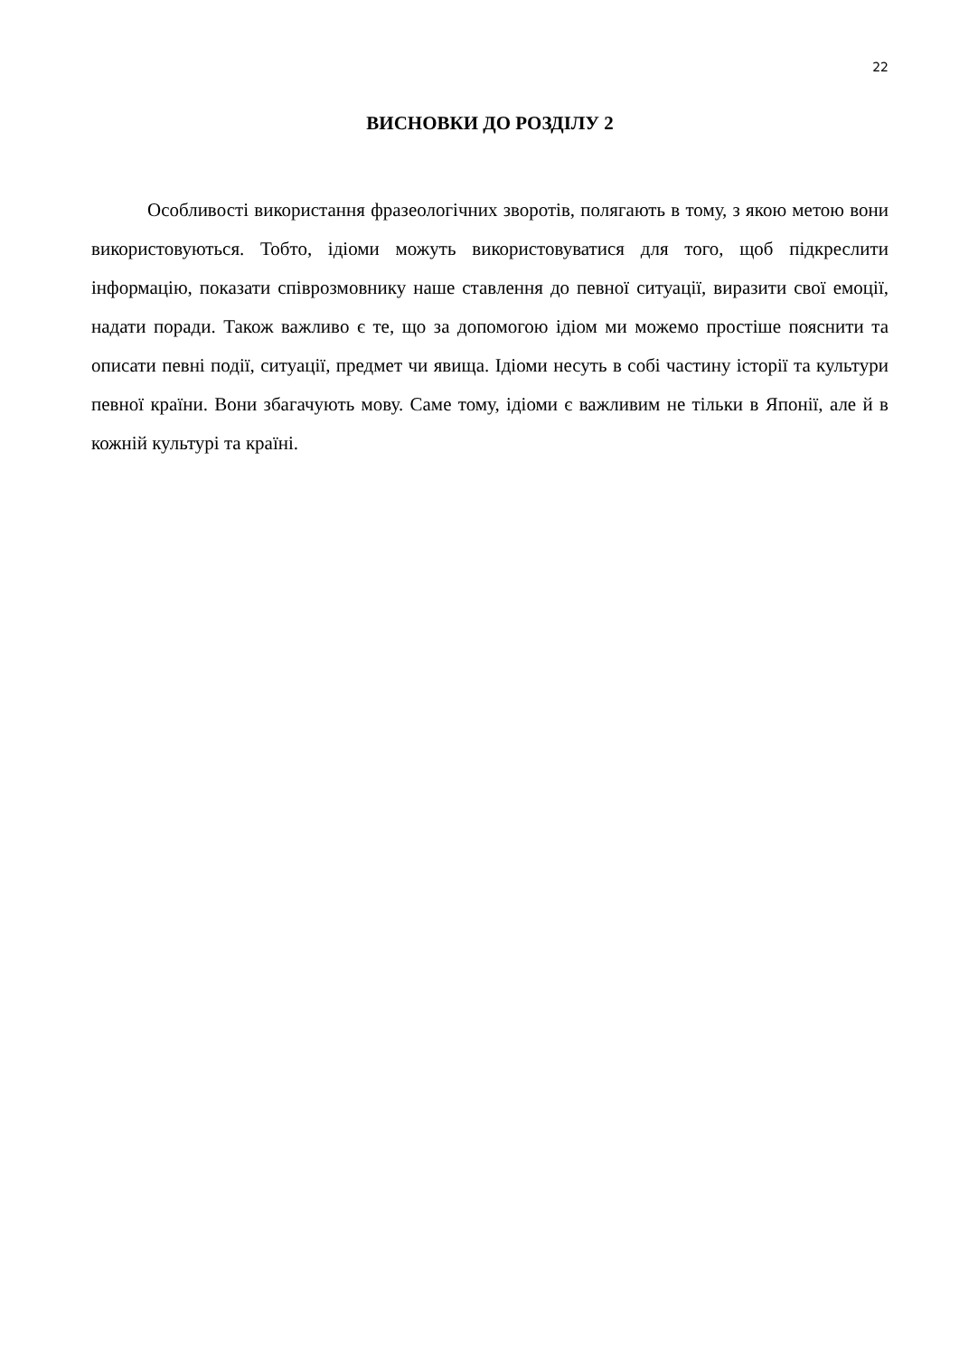22
ВИСНОВКИ ДО РОЗДІЛУ 2
Особливості використання фразеологічних зворотів, полягають в тому, з якою метою вони використовуються. Тобто, ідіоми можуть використовуватися для того, щоб підкреслити інформацію, показати співрозмовнику наше ставлення до певної ситуації, виразити свої емоції, надати поради. Також важливо є те, що за допомогою ідіом ми можемо простіше пояснити та описати певні події, ситуації, предмет чи явища. Ідіоми несуть в собі частину історії та культури певної країни. Вони збагачують мову. Саме тому, ідіоми є важливим не тільки в Японії, але й в кожній культурі та країні.